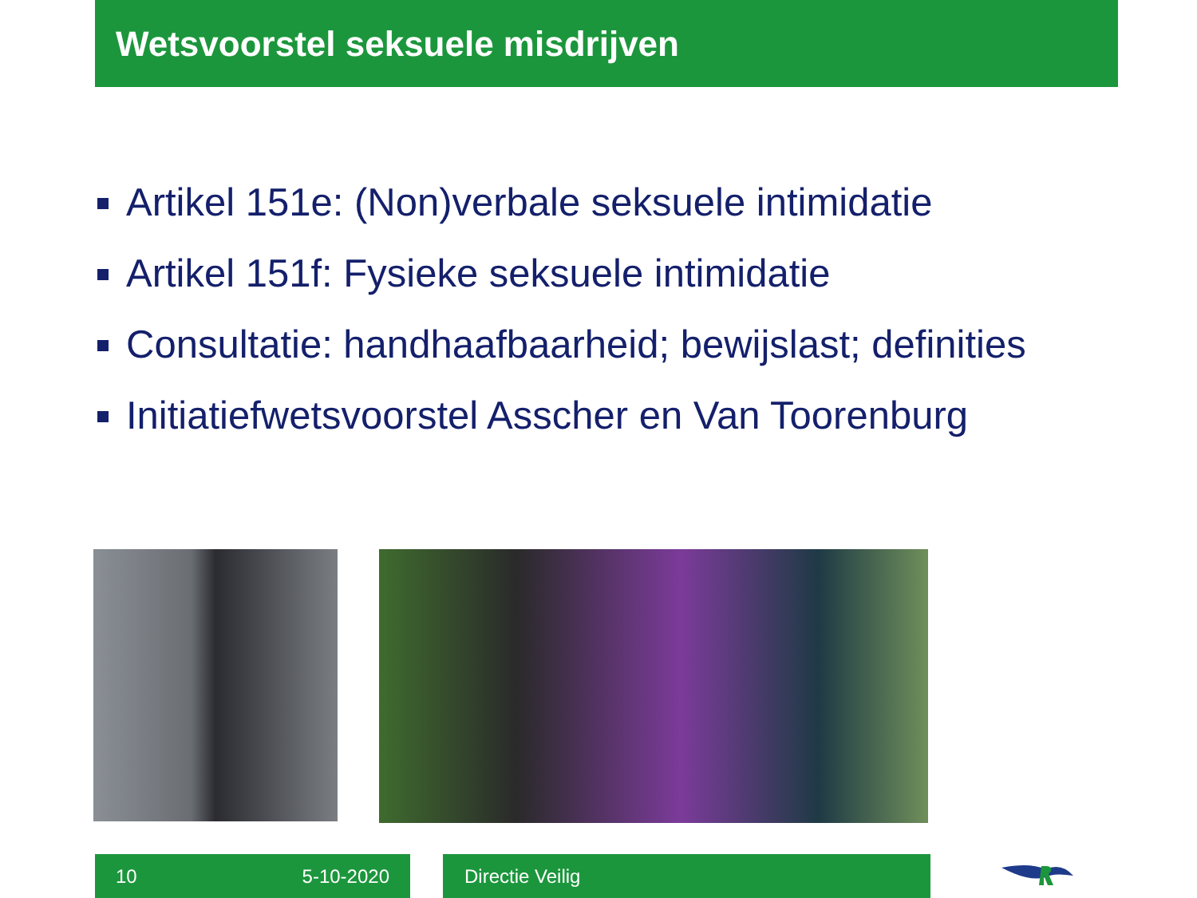Wetsvoorstel seksuele misdrijven
Artikel 151e: (Non)verbale seksuele intimidatie
Artikel 151f: Fysieke seksuele intimidatie
Consultatie: handhaafbaarheid; bewijslast; definities
Initiatiefwetsvoorstel Asscher en Van Toorenburg
10 5-10-2020 Directie Veilig